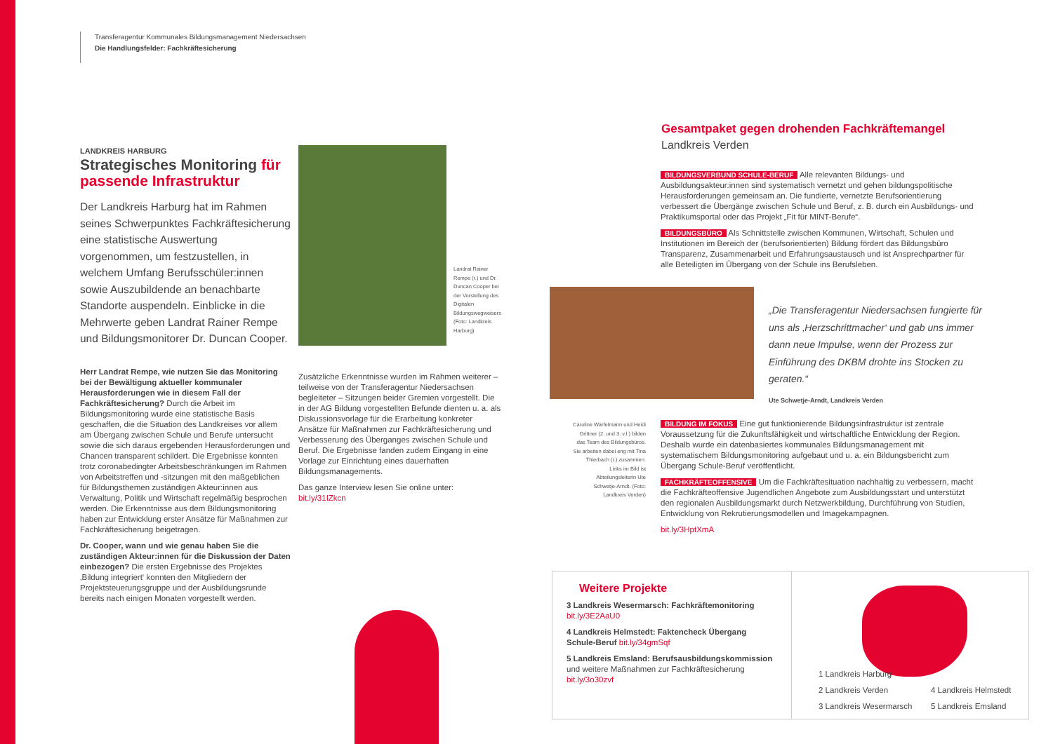Transferagentur Kommunales Bildungsmanagement Niedersachsen
Die Handlungsfelder: Fachkräftesicherung
LANDKREIS HARBURG
Strategisches Monitoring für passende Infrastruktur
Der Landkreis Harburg hat im Rahmen seines Schwerpunktes Fachkräftesicherung eine statistische Auswertung vorgenommen, um festzustellen, in welchem Umfang Berufsschüler:innen sowie Auszubildende an benachbarte Standorte auspendeln. Einblicke in die Mehrwerte geben Landrat Rainer Rempe und Bildungsmonitorer Dr. Duncan Cooper.
Herr Landrat Rempe, wie nutzen Sie das Monitoring bei der Bewältigung aktueller kommunaler Herausforderungen wie in diesem Fall der Fachkräftesicherung? Durch die Arbeit im Bildungsmonitoring wurde eine statistische Basis geschaffen, die die Situation des Landkreises vor allem am Übergang zwischen Schule und Berufe untersucht sowie die sich daraus ergebenden Herausforderungen und Chancen transparent schildert. Die Ergebnisse konnten trotz coronabedingter Arbeitsbeschränkungen im Rahmen von Arbeitstreffen und -sitzungen mit den maßgeblichen für Bildungsthemen zuständigen Akteur:innen aus Verwaltung, Politik und Wirtschaft regelmäßig besprochen werden. Die Erkenntnisse aus dem Bildungsmonitoring haben zur Entwicklung erster Ansätze für Maßnahmen zur Fachkräftesicherung beigetragen.
Dr. Cooper, wann und wie genau haben Sie die zuständigen Akteur:innen für die Diskussion der Daten einbezogen? Die ersten Ergebnisse des Projektes ‚Bildung integriert‘ konnten den Mitgliedern der Projektsteuerungsgruppe und der Ausbildungsrunde bereits nach einigen Monaten vorgestellt werden.
Landrat Rainer Rempe (r.) und Dr. Duncan Cooper bei der Vorstellung des Digitalen Bildungswegweisers (Foto: Landkreis Harburg)
Zusätzliche Erkenntnisse wurden im Rahmen weiterer – teilweise von der Transferagentur Niedersachsen begleiteter – Sitzungen beider Gremien vorgestellt. Die in der AG Bildung vorgestellten Befunde dienten u. a. als Diskussionsvorlage für die Erarbeitung konkreter Ansätze für Maßnahmen zur Fachkräftesicherung und Verbesserung des Überganges zwischen Schule und Beruf. Die Ergebnisse fanden zudem Eingang in eine Vorlage zur Einrichtung eines dauerhaften Bildungsmanagements.
Das ganze Interview lesen Sie online unter:
bit.ly/31IZkcn
Gesamtpaket gegen drohenden Fachkräftemangel
Landkreis Verden
BILDUNGSVERBUND SCHULE-BERUF Alle relevanten Bildungs- und Ausbildungsakteur:innen sind systematisch vernetzt und gehen bildungspolitische Herausforderungen gemeinsam an. Die fundierte, vernetzte Berufsorientierung verbessert die Übergänge zwischen Schule und Beruf, z. B. durch ein Ausbildungs- und Praktikumsportal oder das Projekt „Fit für MINT-Berufe“.
BILDUNGSBÜRO Als Schnittstelle zwischen Kommunen, Wirtschaft, Schulen und Institutionen im Bereich der (berufsorientierten) Bildung fördert das Bildungsbüro Transparenz, Zusammenarbeit und Erfahrungsaustausch und ist Ansprechpartner für alle Beteiligten im Übergang von der Schule ins Berufsleben.
„Die Transferagentur Niedersachsen fungierte für uns als ‚Herzschrittmacher‘ und gab uns immer dann neue Impulse, wenn der Prozess zur Einführung des DKBM drohte ins Stocken zu geraten.“
Ute Schwetje-Arndt, Landkreis Verden
Caroline Warfelmann und Heidi Grittner (2. und 3. v.l.) bilden das Team des Bildungsbüros. Sie arbeiten dabei eng mit Tina Thierbach (r.) zusammen. Links im Bild ist Abteilungsleiterin Ute Schwetje-Arndt. (Foto: Landkreis Verden)
BILDUNG IM FOKUS Eine gut funktionierende Bildungsinfrastruktur ist zentrale Voraussetzung für die Zukunftsfähigkeit und wirtschaftliche Entwicklung der Region. Deshalb wurde ein datenbasiertes kommunales Bildungsmanagement mit systematischem Bildungsmonitoring aufgebaut und u. a. ein Bildungsbericht zum Übergang Schule-Beruf veröffentlicht.
FACHKRÄFTEOFFENSIVE Um die Fachkräftesituation nachhaltig zu verbessern, macht die Fachkräfteoffensive Jugendlichen Angebote zum Ausbildungsstart und unterstützt den regionalen Ausbildungsmarkt durch Netzwerkbildung, Durchführung von Studien, Entwicklung von Rekrutierungsmodellen und Imagekampagnen.
bit.ly/3HptXmA
Weitere Projekte
3 Landkreis Wesermarsch: Fachkräftemonitoring
bit.ly/3E2AaU0
4 Landkreis Helmstedt: Faktencheck Übergang Schule-Beruf bit.ly/34gmSqf
5 Landkreis Emsland: Berufsausbildungskommission und weitere Maßnahmen zur Fachkräftesicherung
bit.ly/3o30zvf
1 Landkreis Harburg
2 Landkreis Verden
3 Landkreis Wesermarsch
4 Landkreis Helmstedt
5 Landkreis Emsland